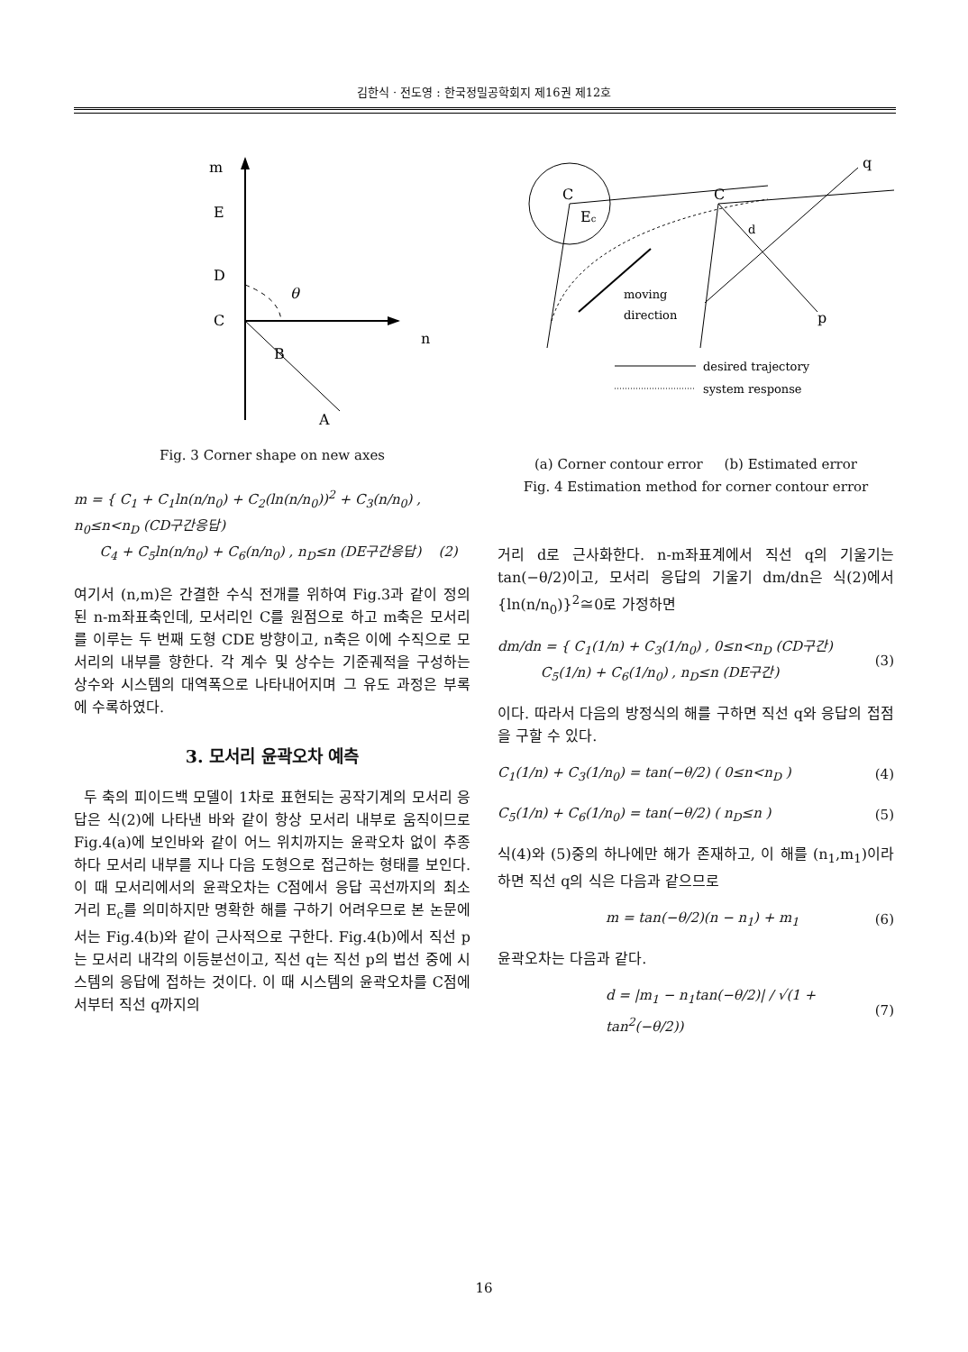김한식 · 전도영 : 한국정밀공학회지 제16권 제12호
m
E
D
C
B
A
n
θ
Fig. 3 Corner shape on new axes
m = { C<sub>1</sub> + C<sub>1</sub>ln(n/n<sub>0</sub>) + C<sub>2</sub>(ln(n/n<sub>0</sub>))<sup>2</sup> + C<sub>3</sub>(n/n<sub>0</sub>) , n<sub>0</sub>≤n<n<sub>D</sub> (CD구간응답)
C<sub>4</sub> + C<sub>5</sub>ln(n/n<sub>0</sub>) + C<sub>6</sub>(n/n<sub>0</sub>) , n<sub>D</sub>≤n (DE구간응답) (2)
여기서 (n,m)은 간결한 수식 전개를 위하여 Fig.3과 같이 정의된 n-m좌표축인데, 모서리인 C를 원점으로 하고 m축은 모서리를 이루는 두 번째 도형 CDE 방향이고, n축은 이에 수직으로 모서리의 내부를 향한다. 각 계수 및 상수는 기준궤적을 구성하는 상수와 시스템의 대역폭으로 나타내어지며 그 유도 과정은 부록에 수록하였다.
3. 모서리 윤곽오차 예측
두 축의 피이드백 모델이 1차로 표현되는 공작기계의 모서리 응답은 식(2)에 나타낸 바와 같이 항상 모서리 내부로 움직이므로 Fig.4(a)에 보인바와 같이 어느 위치까지는 윤곽오차 없이 추종하다 모서리 내부를 지나 다음 도형으로 접근하는 형태를 보인다. 이 때 모서리에서의 윤곽오차는 C점에서 응답 곡선까지의 최소 거리 E<sub>c</sub>를 의미하지만 명확한 해를 구하기 어려우므로 본 논문에서는 Fig.4(b)와 같이 근사적으로 구한다. Fig.4(b)에서 직선 p는 모서리 내각의 이등분선이고, 직선 q는 직선 p의 법선 중에 시스템의 응답에 접하는 것이다. 이 때 시스템의 윤곽오차를 C점에서부터 직선 q까지의
C
Ec
moving
direction
C
d
q
p
desired trajectory
system response
(a) Corner contour error (b) Estimated error
Fig. 4 Estimation method for corner contour error
거리 d로 근사화한다. n-m좌표계에서 직선 q의 기울기는 tan(−θ/2)이고, 모서리 응답의 기울기 dm/dn은 식(2)에서 {ln(n/n<sub>0</sub>)}<sup>2</sup>≅0로 가정하면
dm/dn = { C<sub>1</sub>(1/n) + C<sub>3</sub>(1/n<sub>0</sub>) , 0≤n<n<sub>D</sub> (CD구간)
C<sub>5</sub>(1/n) + C<sub>6</sub>(1/n<sub>0</sub>) , n<sub>D</sub>≤n (DE구간) (3)
이다. 따라서 다음의 방정식의 해를 구하면 직선 q와 응답의 접점을 구할 수 있다.
C<sub>1</sub>(1/n) + C<sub>3</sub>(1/n<sub>0</sub>) = tan(−θ/2) ( 0≤n<n<sub>D</sub> ) (4)
C<sub>5</sub>(1/n) + C<sub>6</sub>(1/n<sub>0</sub>) = tan(−θ/2) ( n<sub>D</sub>≤n ) (5)
식(4)와 (5)중의 하나에만 해가 존재하고, 이 해를 (n<sub>1</sub>,m<sub>1</sub>)이라 하면 직선 q의 식은 다음과 같으므로
m = tan(−θ/2)(n − n<sub>1</sub>) + m<sub>1</sub> (6)
윤곽오차는 다음과 같다.
d = |m<sub>1</sub> − n<sub>1</sub>tan(−θ/2)| / √(1 + tan<sup>2</sup>(−θ/2)) (7)
16